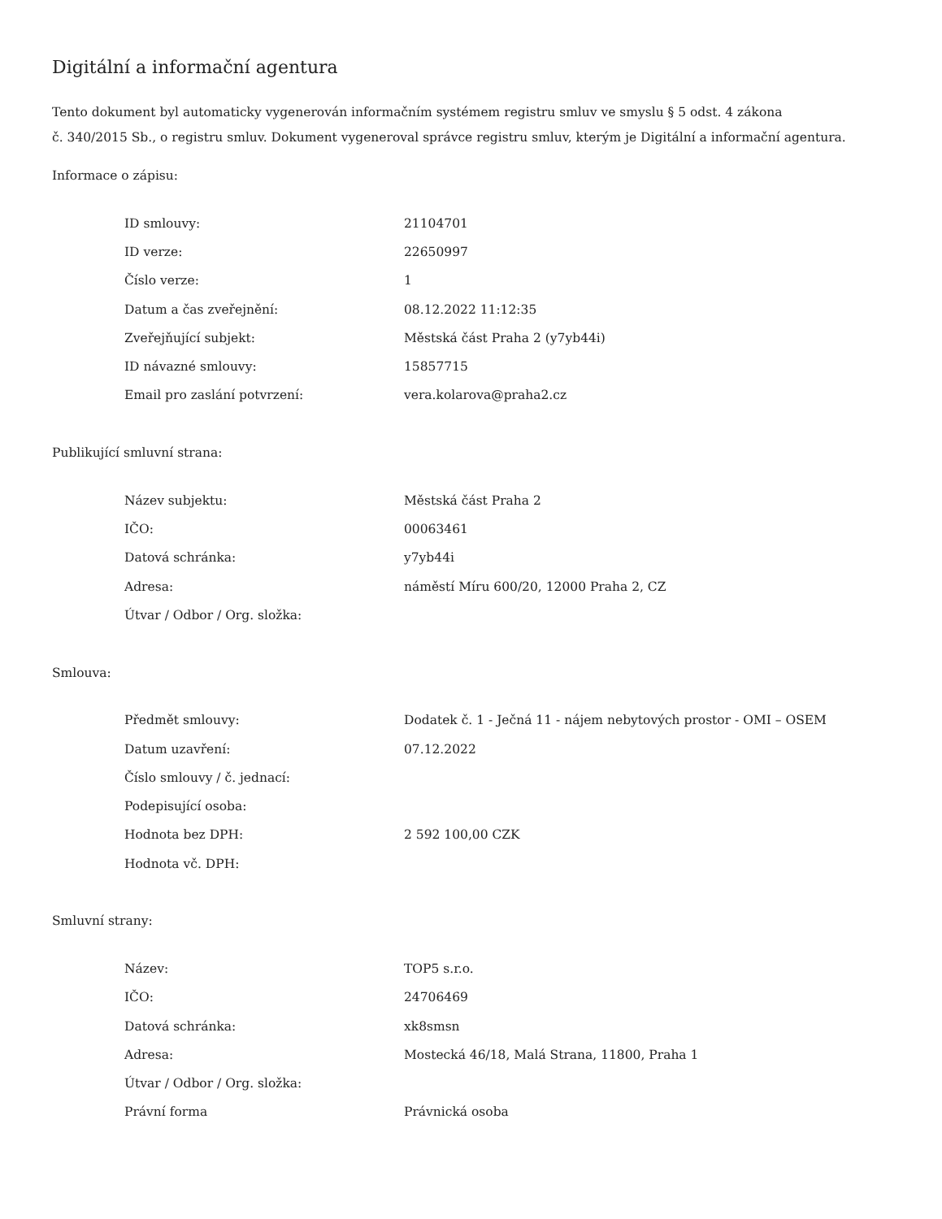Digitální a informační agentura
Tento dokument byl automaticky vygenerován informačním systémem registru smluv ve smyslu § 5 odst. 4 zákona
č. 340/2015 Sb., o registru smluv. Dokument vygeneroval správce registru smluv, kterým je Digitální a informační agentura.
Informace o zápisu:
| ID smlouvy: | 21104701 |
| ID verze: | 22650997 |
| Číslo verze: | 1 |
| Datum a čas zveřejnění: | 08.12.2022 11:12:35 |
| Zveřejňující subjekt: | Městská část Praha 2 (y7yb44i) |
| ID návazné smlouvy: | 15857715 |
| Email pro zaslání potvrzení: | vera.kolarova@praha2.cz |
Publikující smluvní strana:
| Název subjektu: | Městská část Praha 2 |
| IČO: | 00063461 |
| Datová schránka: | y7yb44i |
| Adresa: | náměstí Míru 600/20, 12000 Praha 2, CZ |
| Útvar / Odbor / Org. složka: | |
Smlouva:
| Předmět smlouvy: | Dodatek č. 1 - Ječná 11 - nájem nebytových prostor - OMI – OSEM |
| Datum uzavření: | 07.12.2022 |
| Číslo smlouvy / č. jednací: | |
| Podepisující osoba: | |
| Hodnota bez DPH: | 2 592 100,00 CZK |
| Hodnota vč. DPH: | |
Smluvní strany:
| Název: | TOP5 s.r.o. |
| IČO: | 24706469 |
| Datová schránka: | xk8smsn |
| Adresa: | Mostecká 46/18, Malá Strana, 11800, Praha 1 |
| Útvar / Odbor / Org. složka: | |
| Právní forma | Právnická osoba |